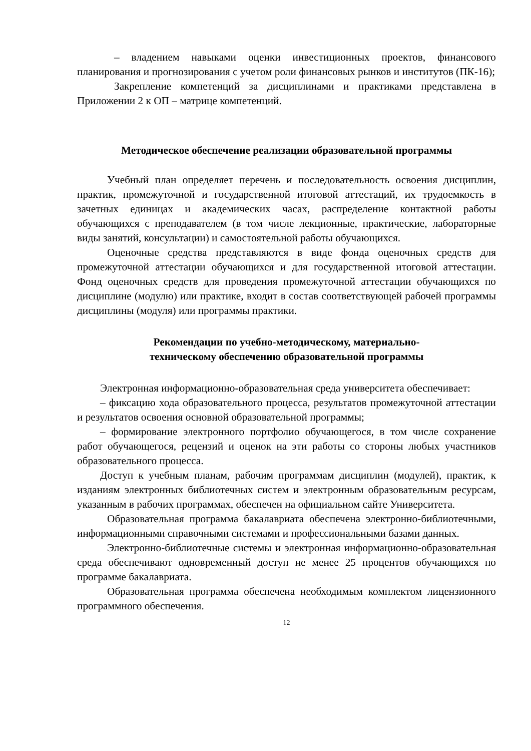– владением навыками оценки инвестиционных проектов, финансового планирования и прогнозирования с учетом роли финансовых рынков и институтов (ПК-16);
Закрепление компетенций за дисциплинами и практиками представлена в Приложении 2 к ОП – матрице компетенций.
Методическое обеспечение реализации образовательной программы
Учебный план определяет перечень и последовательность освоения дисциплин, практик, промежуточной и государственной итоговой аттестаций, их трудоемкость в зачетных единицах и академических часах, распределение контактной работы обучающихся с преподавателем (в том числе лекционные, практические, лабораторные виды занятий, консультации) и самостоятельной работы обучающихся.
Оценочные средства представляются в виде фонда оценочных средств для промежуточной аттестации обучающихся и для государственной итоговой аттестации. Фонд оценочных средств для проведения промежуточной аттестации обучающихся по дисциплине (модулю) или практике, входит в состав соответствующей рабочей программы дисциплины (модуля) или программы практики.
Рекомендации по учебно-методическому, материально-
техническому обеспечению образовательной программы
Электронная информационно-образовательная среда университета обеспечивает:
– фиксацию хода образовательного процесса, результатов промежуточной аттестации и результатов освоения основной образовательной программы;
– формирование электронного портфолио обучающегося, в том числе сохранение работ обучающегося, рецензий и оценок на эти работы со стороны любых участников образовательного процесса.
Доступ к учебным планам, рабочим программам дисциплин (модулей), практик, к изданиям электронных библиотечных систем и электронным образовательным ресурсам, указанным в рабочих программах, обеспечен на официальном сайте Университета.
Образовательная программа бакалавриата обеспечена электронно-библиотечными, информационными справочными системами и профессиональными базами данных.
Электронно-библиотечные системы и электронная информационно-образовательная среда обеспечивают одновременный доступ не менее 25 процентов обучающихся по программе бакалавриата.
Образовательная программа обеспечена необходимым комплектом лицензионного программного обеспечения.
12